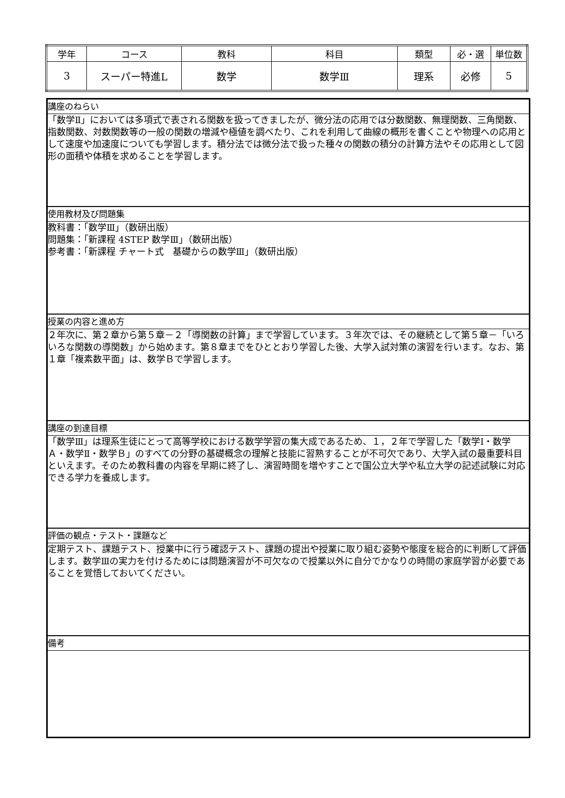| 学年 | コース | 教科 | 科目 | 類型 | 必・選 | 単位数 |
| 3 | スーパー特進L | 数学 | 数学Ⅲ | 理系 | 必修 | 5 |
講座のねらい
「数学Ⅱ」においては多項式で表される関数を扱ってきましたが、微分法の応用では分数関数、無理関数、三角関数、指数関数、対数関数等の一般の関数の増減や極値を調べたり、これを利用して曲線の概形を書くことや物理への応用として速度や加速度についても学習します。積分法では微分法で扱った種々の関数の積分の計算方法やその応用として図形の面積や体積を求めることを学習します。
使用教材及び問題集
教科書：「数学Ⅲ」（数研出版）
問題集：「新課程 4STEP 数学Ⅲ」（数研出版）
参考書：「新課程 チャート式　基礎からの数学Ⅲ」（数研出版）
授業の内容と進め方
２年次に、第２章から第５章－２「導関数の計算」まで学習しています。３年次では、その継続として第５章－「いろいろな関数の導関数」から始めます。第８章までをひととおり学習した後、大学入試対策の演習を行います。なお、第１章「複素数平面」は、数学Ｂで学習します。
講座の到達目標
「数学Ⅲ」は理系生徒にとって高等学校における数学学習の集大成であるため、１，２年で学習した「数学Ⅰ・数学Ａ・数学Ⅱ・数学Ｂ」のすべての分野の基礎概念の理解と技能に習熟することが不可欠であり、大学入試の最重要科目といえます。そのため教科書の内容を早期に終了し、演習時間を増やすことで国公立大学や私立大学の記述試験に対応できる学力を養成します。
評価の観点・テスト・課題など
定期テスト、課題テスト、授業中に行う確認テスト、課題の提出や授業に取り組む姿勢や態度を総合的に判断して評価します。数学Ⅲの実力を付けるためには問題演習が不可欠なので授業以外に自分でかなりの時間の家庭学習が必要であることを覚悟しておいてください。
備考